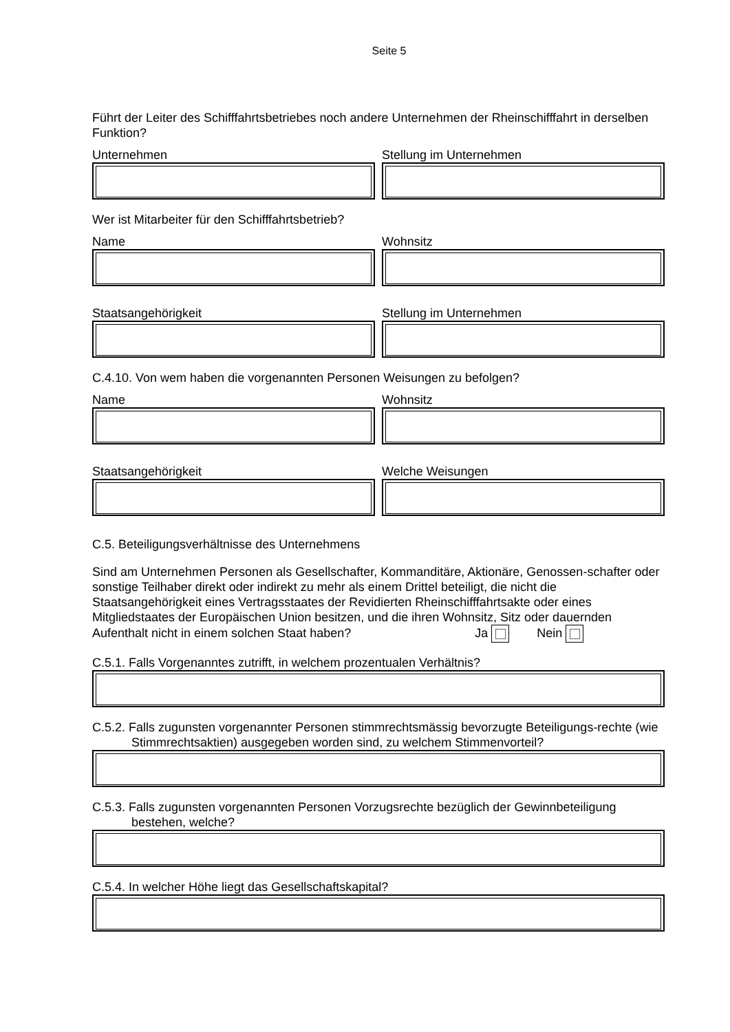Seite 5
Führt der Leiter des Schifffahrtsbetriebes noch andere Unternehmen der Rheinschifffahrt in derselben Funktion?
Unternehmen Stellung im Unternehmen
Wer ist Mitarbeiter für den Schifffahrtsbetrieb?
Name Wohnsitz
Staatsangehörigkeit Stellung im Unternehmen
C.4.10. Von wem haben die vorgenannten Personen Weisungen zu befolgen?
Name Wohnsitz
Staatsangehörigkeit Welche Weisungen
C.5. Beteiligungsverhältnisse des Unternehmens
Sind am Unternehmen Personen als Gesellschafter, Kommanditäre, Aktionäre, Genossen-schafter oder sonstige Teilhaber direkt oder indirekt zu mehr als einem Drittel beteiligt, die nicht die Staatsangehörigkeit eines Vertragsstaates der Revidierten Rheinschifffahrtsakte oder eines Mitgliedstaates der Europäischen Union besitzen, und die ihren Wohnsitz, Sitz oder dauernden Aufenthalt nicht in einem solchen Staat haben? Ja Nein
C.5.1. Falls Vorgenanntes zutrifft, in welchem prozentualen Verhältnis?
C.5.2. Falls zugunsten vorgenannter Personen stimmrechtsmässig bevorzugte Beteiligungs-rechte (wie Stimmrechtsaktien) ausgegeben worden sind, zu welchem Stimmenvorteil?
C.5.3. Falls zugunsten vorgenannten Personen Vorzugsrechte bezüglich der Gewinnbeteiligung bestehen, welche?
C.5.4. In welcher Höhe liegt das Gesellschaftskapital?